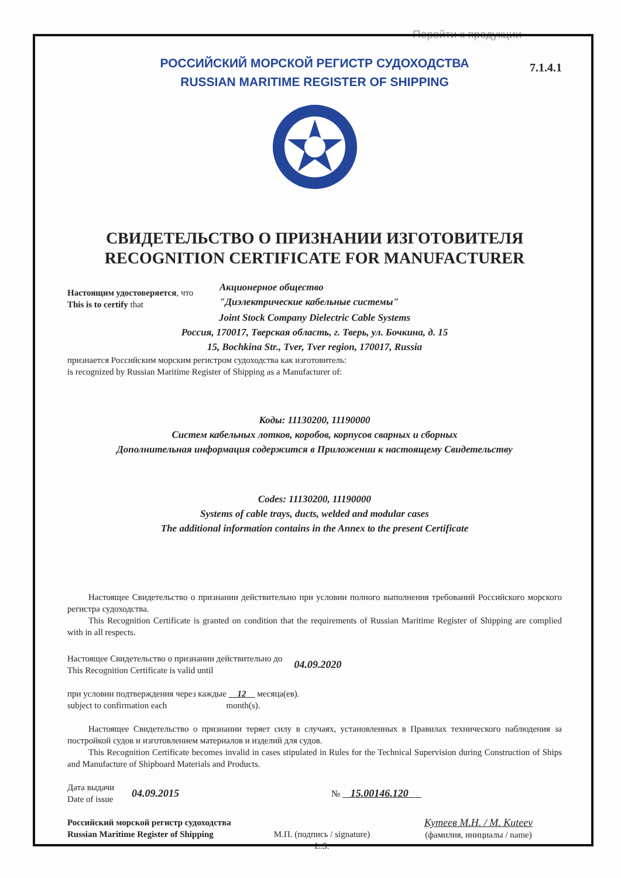Перейти к продукции
7.1.4.1
РОССИЙСКИЙ МОРСКОЙ РЕГИСТР СУДОХОДСТВА
RUSSIAN MARITIME REGISTER OF SHIPPING
СВИДЕТЕЛЬСТВО О ПРИЗНАНИИ ИЗГОТОВИТЕЛЯ
RECOGNITION CERTIFICATE FOR MANUFACTURER
Настоящим удостоверяется, что
This is to certify that
Акционерное общество
"Диэлектрические кабельные системы"
Joint Stock Company Dielectric Cable Systems
Россия, 170017, Тверская область, г. Тверь, ул. Бочкина, д. 15
15, Bochkina Str., Tver, Tver region, 170017, Russia
признается Российским морским регистром судоходства как изготовитель:
is recognized by Russian Maritime Register of Shipping as a Manufacturer of:
Коды: 11130200, 11190000
Систем кабельных лотков, коробов, корпусов сварных и сборных
Дополнительная информация содержится в Приложении к настоящему Свидетельству
Codes: 11130200, 11190000
Systems of cable trays, ducts, welded and modular cases
The additional information contains in the Annex to the present Certificate
Настоящее Свидетельство о признании действительно при условии полного выполнения требований Российского морского регистра судоходства.
This Recognition Certificate is granted on condition that the requirements of Russian Maritime Register of Shipping are complied with in all respects.
Настоящее Свидетельство о признании действительно до
This Recognition Certificate is valid until
04.09.2020
при условии подтверждения через каждые 12 месяца(ев).
subject to confirmation each month(s).
Настоящее Свидетельство о признании теряет силу в случаях, установленных в Правилах технического наблюдения за постройкой судов и изготовлением материалов и изделий для судов.
This Recognition Certificate becomes invalid in cases stipulated in Rules for the Technical Supervision during Construction of Ships and Manufacture of Shipboard Materials and Products.
Дата выдачи
Date of issue
04.09.2015 № 15.00146.120
Российский морской регистр судоходства
Russian Maritime Register of Shipping
М.П. (подпись / signature)
L.S.
Кутеев М.Н. / M. Kuteev
(фамилия, инициалы / name)